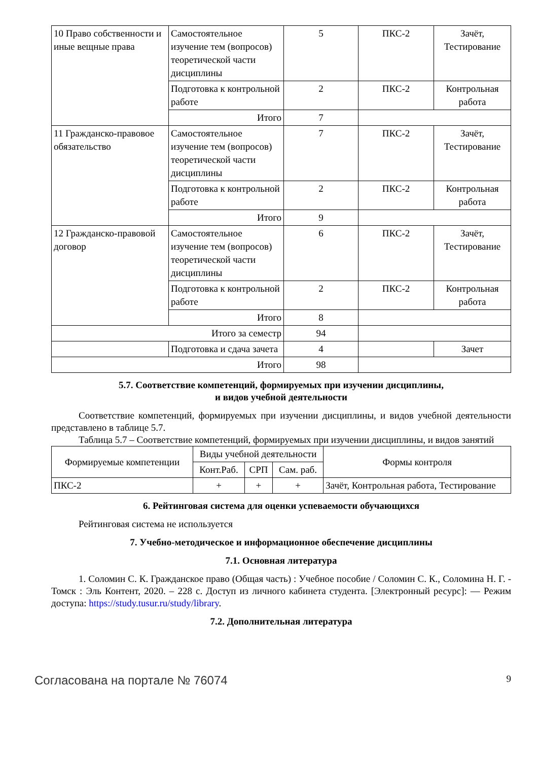| 10 Право собственности и иные вещные права | Самостоятельное изучение тем (вопросов) теоретической части дисциплины | 5 | ПКС-2 | Зачёт, Тестирование |
| | Подготовка к контрольной работе | 2 | ПКС-2 | Контрольная работа |
| | Итого | 7 | | |
| 11 Гражданско-правовое обязательство | Самостоятельное изучение тем (вопросов) теоретической части дисциплины | 7 | ПКС-2 | Зачёт, Тестирование |
| | Подготовка к контрольной работе | 2 | ПКС-2 | Контрольная работа |
| | Итого | 9 | | |
| 12 Гражданско-правовой договор | Самостоятельное изучение тем (вопросов) теоретической части дисциплины | 6 | ПКС-2 | Зачёт, Тестирование |
| | Подготовка к контрольной работе | 2 | ПКС-2 | Контрольная работа |
| | Итого | 8 | | |
| Итого за семестр | | 94 | | |
| | Подготовка и сдача зачета | 4 | | Зачет |
| Итого | | 98 | | |
5.7. Соответствие компетенций, формируемых при изучении дисциплины,
и видов учебной деятельности
Соответствие компетенций, формируемых при изучении дисциплины, и видов учебной деятельности представлено в таблице 5.7.
Таблица 5.7 – Соответствие компетенций, формируемых при изучении дисциплины, и видов занятий
| Формируемые компетенции | Виды учебной деятельности | | | Формы контроля |
| --- | --- | --- | --- | --- |
| | Конт.Раб. | СРП | Сам. раб. | |
| ПКС-2 | + | + | + | Зачёт, Контрольная работа, Тестирование |
6. Рейтинговая система для оценки успеваемости обучающихся
Рейтинговая система не используется
7. Учебно-методическое и информационное обеспечение дисциплины
7.1. Основная литература
1. Соломин С. К. Гражданское право (Общая часть) : Учебное пособие / Соломин С. К., Соломина Н. Г. - Томск : Эль Контент, 2020. – 228 с. Доступ из личного кабинета студента. [Электронный ресурс]: — Режим доступа: https://study.tusur.ru/study/library.
7.2. Дополнительная литература
Согласована на портале № 76074 9